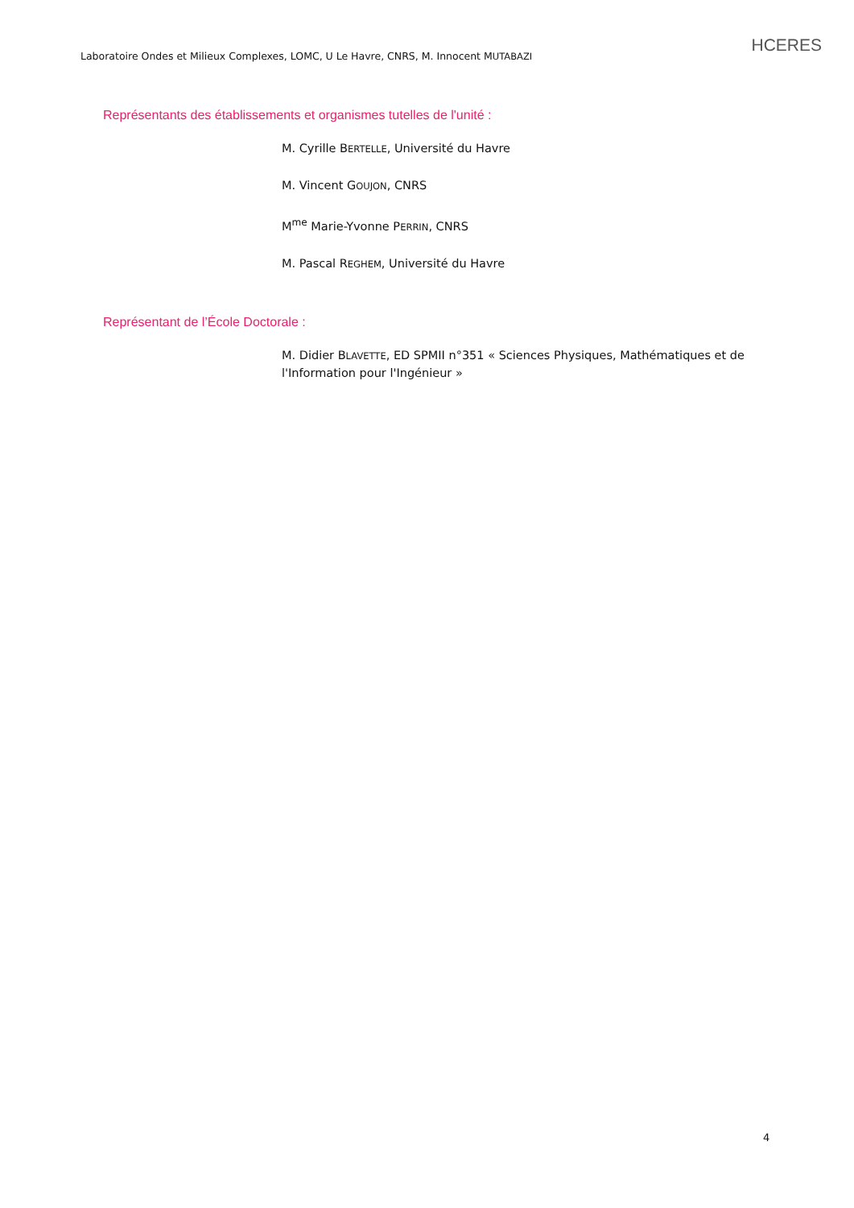HCERES
Laboratoire Ondes et Milieux Complexes, LOMC, U Le Havre, CNRS, M. Innocent MUTABAZI
Représentants des établissements et organismes tutelles de l'unité :
M. Cyrille BERTELLE, Université du Havre
M. Vincent GOUJON, CNRS
M<sup>me</sup> Marie-Yvonne PERRIN, CNRS
M. Pascal REGHEM, Université du Havre
Représentant de l’École Doctorale :
M. Didier BLAVETTE, ED SPMII n°351 « Sciences Physiques, Mathématiques et de l'Information pour l'Ingénieur »
4